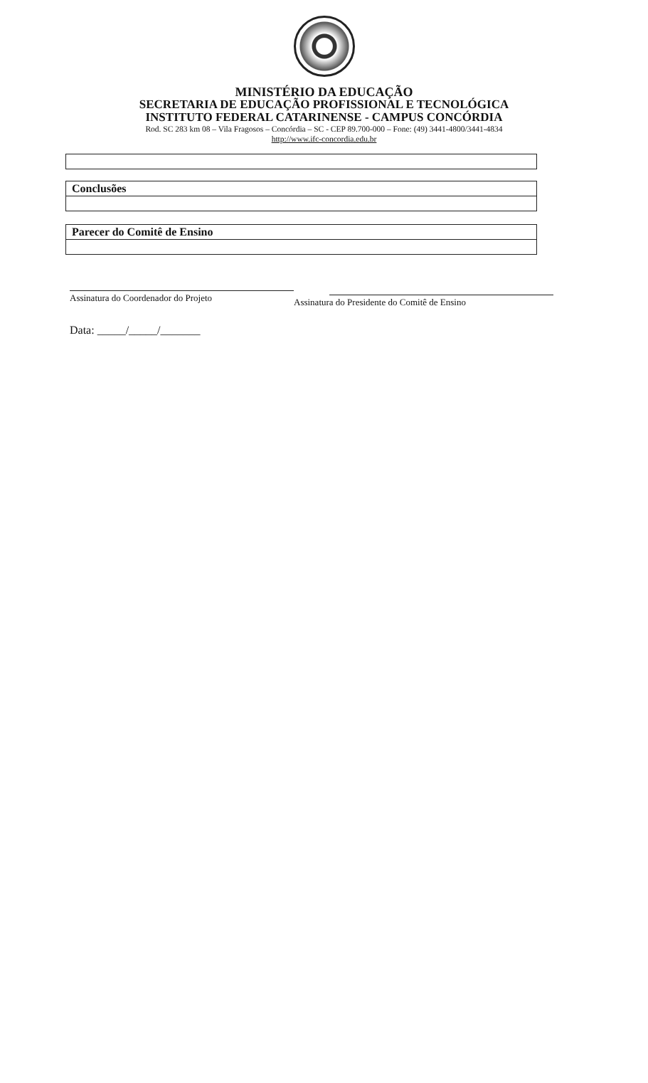MINISTÉRIO DA EDUCAÇÃO
SECRETARIA DE EDUCAÇÃO PROFISSIONAL E TECNOLÓGICA
INSTITUTO FEDERAL CATARINENSE - CAMPUS CONCÓRDIA
Rod. SC 283 km 08 – Vila Fragosos – Concórdia – SC - CEP 89.700-000 – Fone: (49) 3441-4800/3441-4834
http://www.ifc-concordia.edu.br
| Conclusões |
| Parecer do Comitê de Ensino |
Assinatura do Coordenador do Projeto
Assinatura do Presidente do Comitê de Ensino
Data: _____/_____/_______